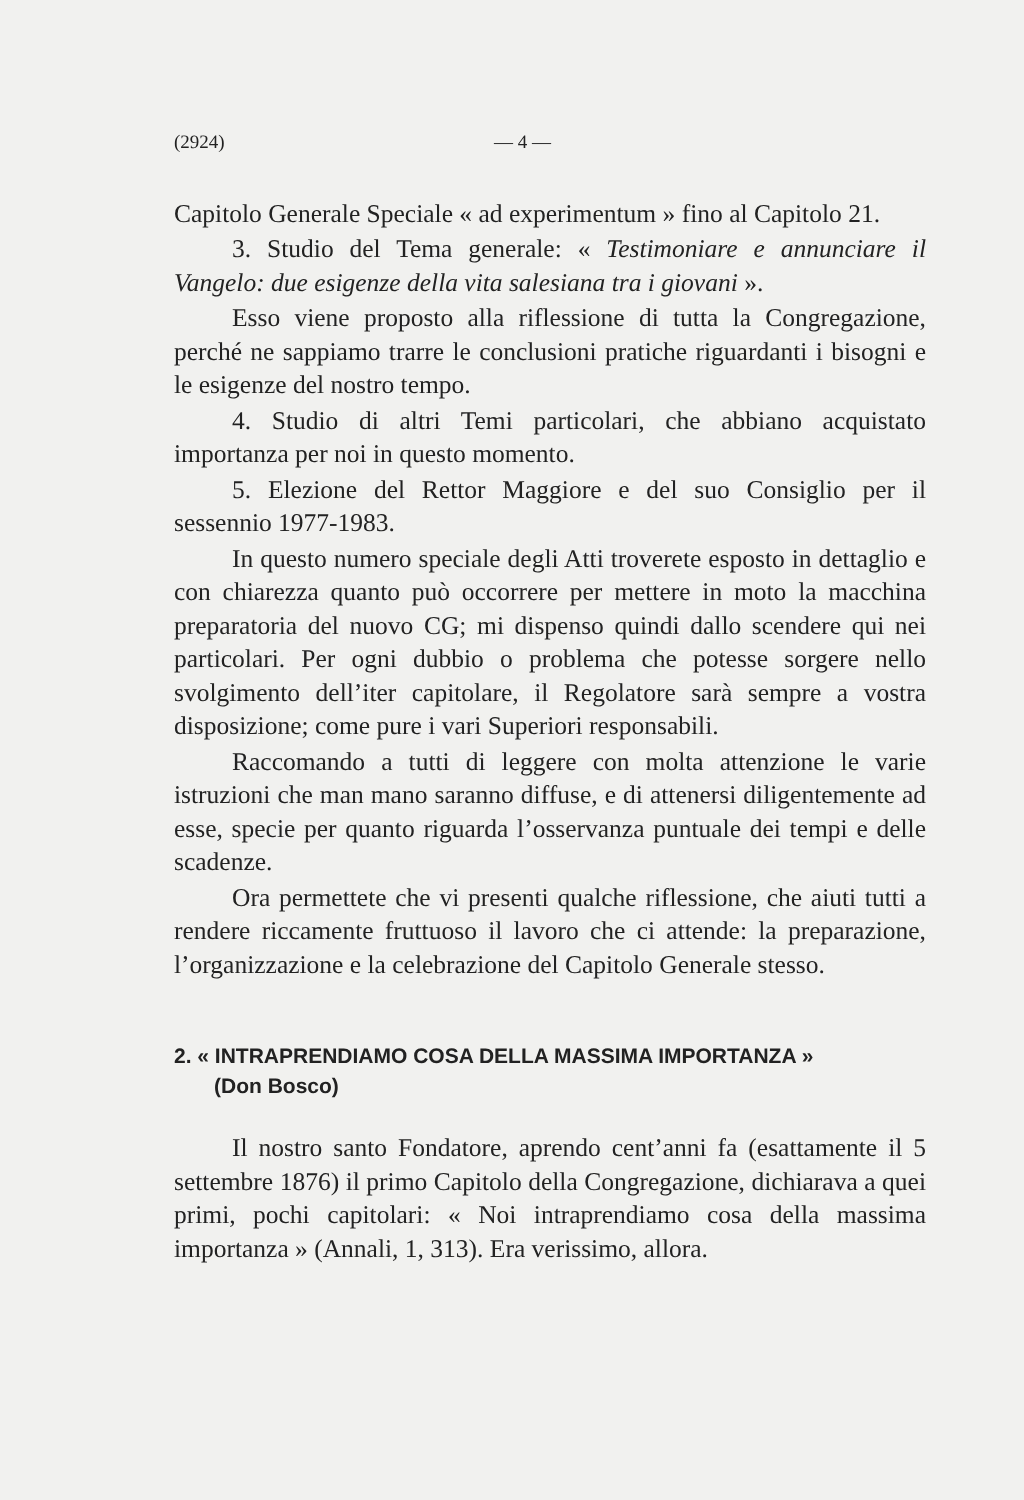(2924) — 4 —
Capitolo Generale Speciale « ad experimentum » fino al Capitolo 21.
3. Studio del Tema generale: « Testimoniare e annunciare il Vangelo: due esigenze della vita salesiana tra i giovani ».
Esso viene proposto alla riflessione di tutta la Congregazione, perché ne sappiamo trarre le conclusioni pratiche riguardanti i bisogni e le esigenze del nostro tempo.
4. Studio di altri Temi particolari, che abbiano acquistato importanza per noi in questo momento.
5. Elezione del Rettor Maggiore e del suo Consiglio per il sessennio 1977-1983.
In questo numero speciale degli Atti troverete esposto in dettaglio e con chiarezza quanto può occorrere per mettere in moto la macchina preparatoria del nuovo CG; mi dispenso quindi dallo scendere qui nei particolari. Per ogni dubbio o problema che potesse sorgere nello svolgimento dell’iter capitolare, il Regolatore sarà sempre a vostra disposizione; come pure i vari Superiori responsabili.
Raccomando a tutti di leggere con molta attenzione le varie istruzioni che man mano saranno diffuse, e di attenersi diligentemente ad esse, specie per quanto riguarda l’osservanza puntuale dei tempi e delle scadenze.
Ora permettete che vi presenti qualche riflessione, che aiuti tutti a rendere riccamente fruttuoso il lavoro che ci attende: la preparazione, l’organizzazione e la celebrazione del Capitolo Generale stesso.
2. « INTRAPRENDIAMO COSA DELLA MASSIMA IMPORTANZA »
(Don Bosco)
Il nostro santo Fondatore, aprendo cent’anni fa (esattamente il 5 settembre 1876) il primo Capitolo della Congregazione, dichiarava a quei primi, pochi capitolari: « Noi intraprendiamo cosa della massima importanza » (Annali, 1, 313). Era verissimo, allora.